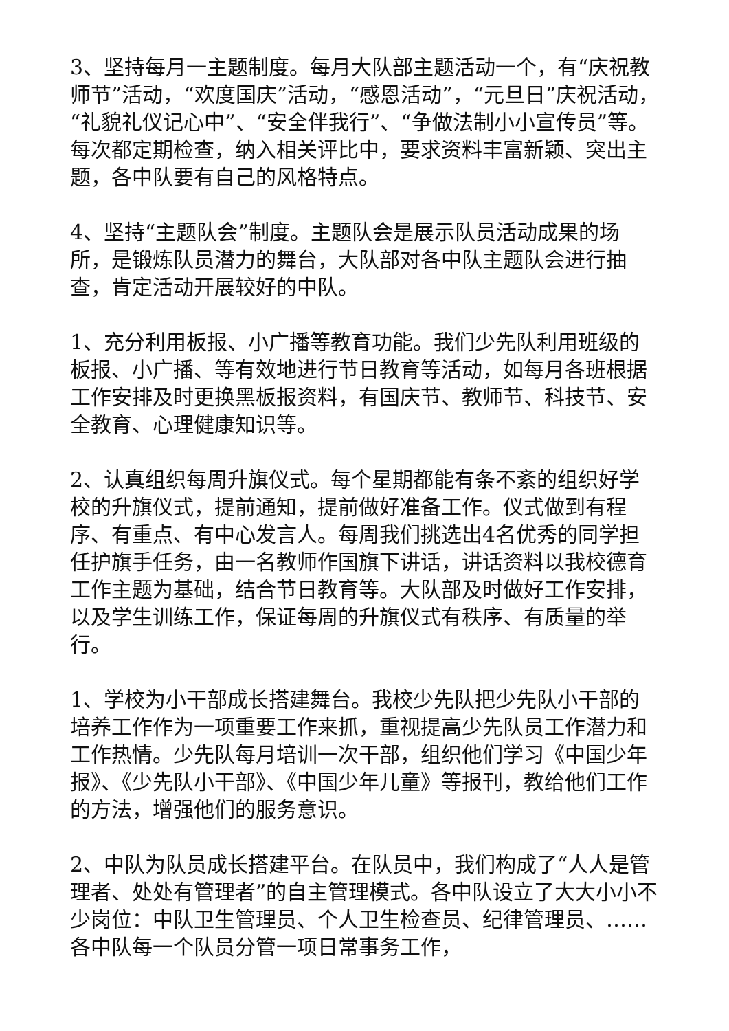3、坚持每月一主题制度。每月大队部主题活动一个，有“庆祝教师节”活动，“欢度国庆”活动，“感恩活动”，“元旦日”庆祝活动，“礼貌礼仪记心中”、“安全伴我行”、“争做法制小小宣传员”等。每次都定期检查，纳入相关评比中，要求资料丰富新颖、突出主题，各中队要有自己的风格特点。
4、坚持“主题队会”制度。主题队会是展示队员活动成果的场所，是锻炼队员潜力的舞台，大队部对各中队主题队会进行抽查，肯定活动开展较好的中队。
1、充分利用板报、小广播等教育功能。我们少先队利用班级的板报、小广播、等有效地进行节日教育等活动，如每月各班根据工作安排及时更换黑板报资料，有国庆节、教师节、科技节、安全教育、心理健康知识等。
2、认真组织每周升旗仪式。每个星期都能有条不紊的组织好学校的升旗仪式，提前通知，提前做好准备工作。仪式做到有程序、有重点、有中心发言人。每周我们挑选出4名优秀的同学担任护旗手任务，由一名教师作国旗下讲话，讲话资料以我校德育工作主题为基础，结合节日教育等。大队部及时做好工作安排，以及学生训练工作，保证每周的升旗仪式有秩序、有质量的举行。
1、学校为小干部成长搭建舞台。我校少先队把少先队小干部的培养工作作为一项重要工作来抓，重视提高少先队员工作潜力和工作热情。少先队每月培训一次干部，组织他们学习《中国少年报》、《少先队小干部》、《中国少年儿童》等报刊，教给他们工作的方法，增强他们的服务意识。
2、中队为队员成长搭建平台。在队员中，我们构成了“人人是管理者、处处有管理者”的自主管理模式。各中队设立了大大小小不少岗位：中队卫生管理员、个人卫生检查员、纪律管理员、……各中队每一个队员分管一项日常事务工作，